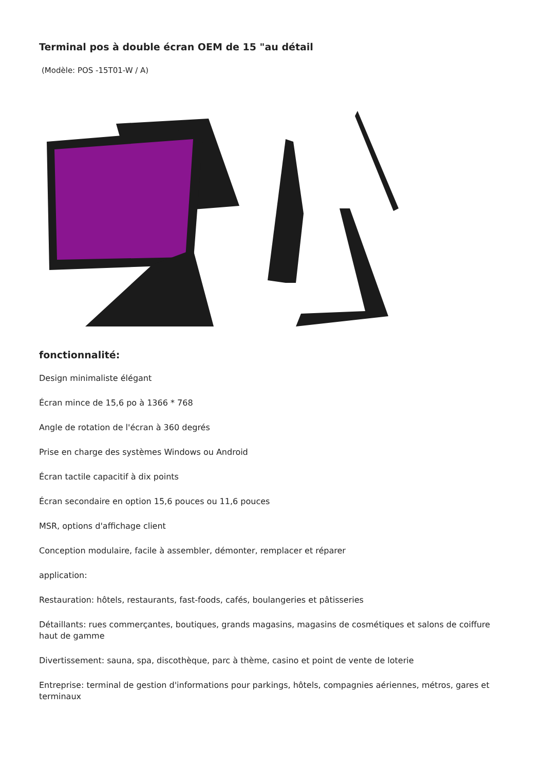Terminal pos à double écran OEM de 15 "au détail
(Modèle: POS -15T01-W / A)
fonctionnalité:
Design minimaliste élégant
Écran mince de 15,6 po à 1366 * 768
Angle de rotation de l'écran à 360 degrés
Prise en charge des systèmes Windows ou Android
Écran tactile capacitif à dix points
Écran secondaire en option 15,6 pouces ou 11,6 pouces
MSR, options d'affichage client
Conception modulaire, facile à assembler, démonter, remplacer et réparer
application:
Restauration: hôtels, restaurants, fast-foods, cafés, boulangeries et pâtisseries
Détaillants: rues commerçantes, boutiques, grands magasins, magasins de cosmétiques et salons de coiffure haut de gamme
Divertissement: sauna, spa, discothèque, parc à thème, casino et point de vente de loterie
Entreprise: terminal de gestion d'informations pour parkings, hôtels, compagnies aériennes, métros, gares et terminaux